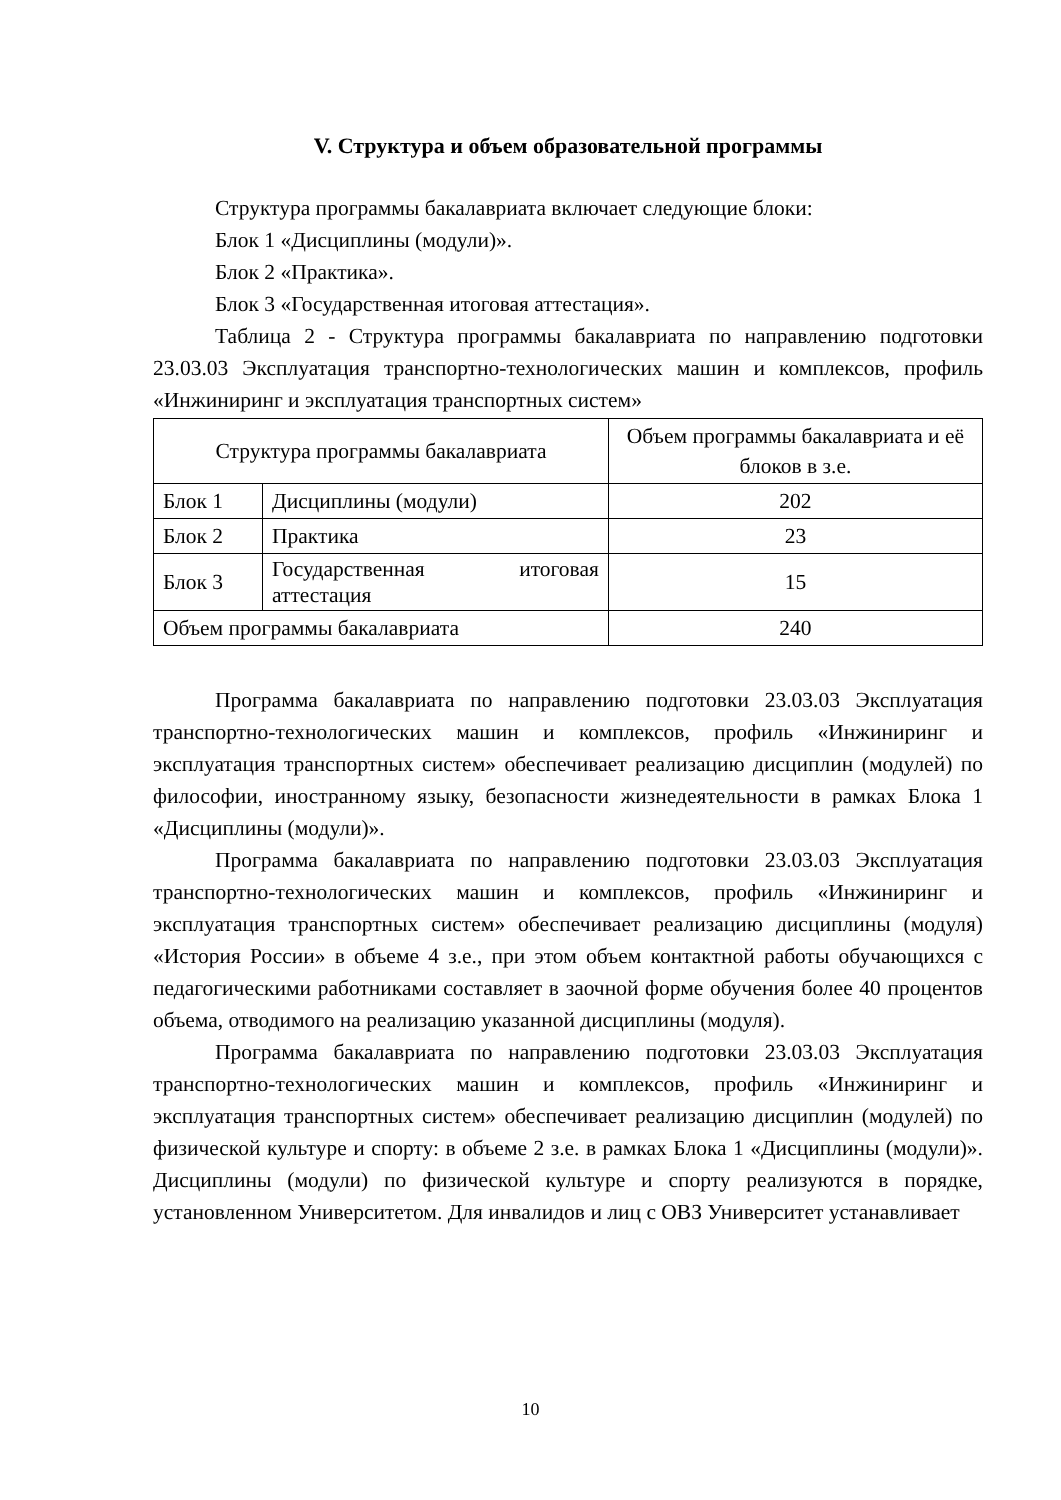V. Структура и объем образовательной программы
Структура программы бакалавриата включает следующие блоки:
Блок 1 «Дисциплины (модули)».
Блок 2 «Практика».
Блок 3 «Государственная итоговая аттестация».
Таблица 2 - Структура программы бакалавриата по направлению подготовки 23.03.03 Эксплуатация транспортно-технологических машин и комплексов, профиль «Инжиниринг и эксплуатация транспортных систем»
| Структура программы бакалавриата | | Объем программы бакалавриата и её блоков в з.е. |
| --- | --- | --- |
| Блок 1 | Дисциплины (модули) | 202 |
| Блок 2 | Практика | 23 |
| Блок 3 | Государственная итоговая аттестация | 15 |
| Объем программы бакалавриата | | 240 |
Программа бакалавриата по направлению подготовки 23.03.03 Эксплуатация транспортно-технологических машин и комплексов, профиль «Инжиниринг и эксплуатация транспортных систем» обеспечивает реализацию дисциплин (модулей) по философии, иностранному языку, безопасности жизнедеятельности в рамках Блока 1 «Дисциплины (модули)».
Программа бакалавриата по направлению подготовки 23.03.03 Эксплуатация транспортно-технологических машин и комплексов, профиль «Инжиниринг и эксплуатация транспортных систем» обеспечивает реализацию дисциплины (модуля) «История России» в объеме 4 з.е., при этом объем контактной работы обучающихся с педагогическими работниками составляет в заочной форме обучения более 40 процентов объема, отводимого на реализацию указанной дисциплины (модуля).
Программа бакалавриата по направлению подготовки 23.03.03 Эксплуатация транспортно-технологических машин и комплексов, профиль «Инжиниринг и эксплуатация транспортных систем» обеспечивает реализацию дисциплин (модулей) по физической культуре и спорту: в объеме 2 з.е. в рамках Блока 1 «Дисциплины (модули)». Дисциплины (модули) по физической культуре и спорту реализуются в порядке, установленном Университетом. Для инвалидов и лиц с ОВЗ Университет устанавливает
10